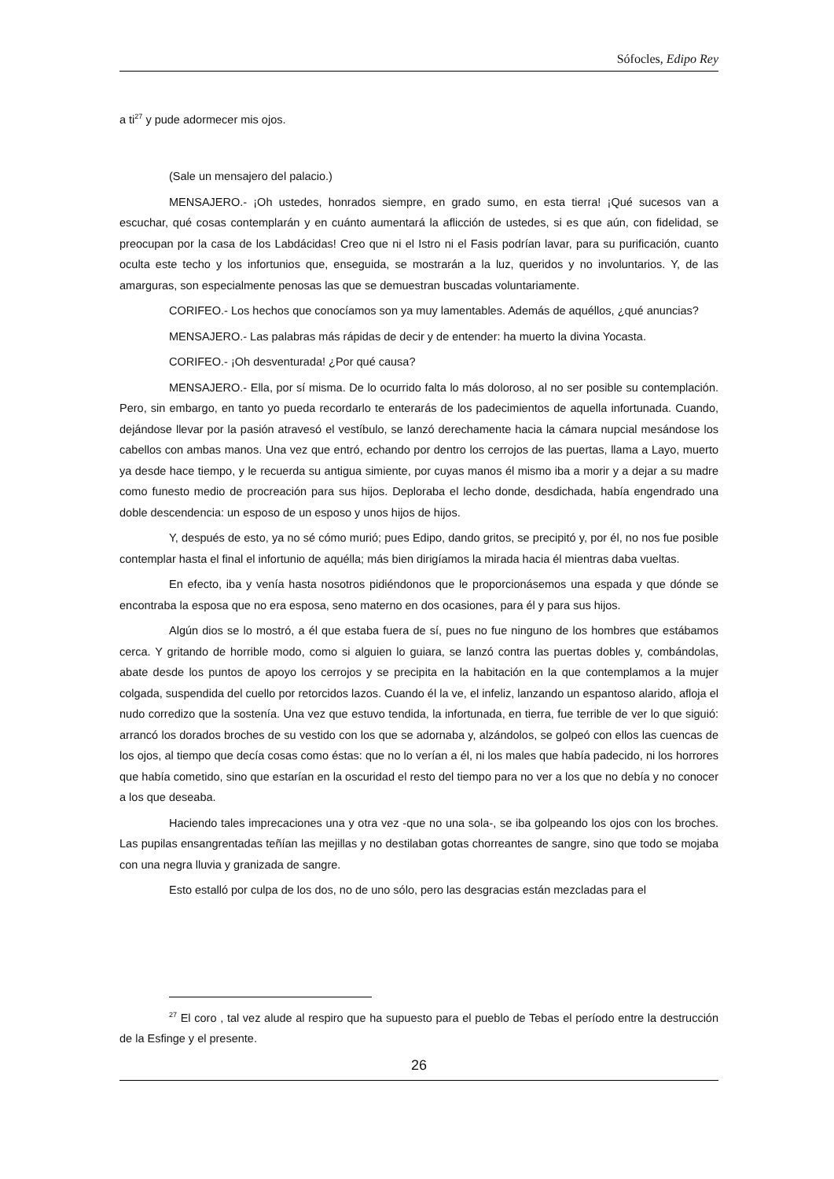Sófocles, Edipo Rey
a ti<sup>27</sup> y pude adormecer mis ojos.
(Sale un mensajero del palacio.)
MENSAJERO.- ¡Oh ustedes, honrados siempre, en grado sumo, en esta tierra! ¡Qué sucesos van a escuchar, qué cosas contemplarán y en cuánto aumentará la aflicción de ustedes, si es que aún, con fidelidad, se preocupan por la casa de los Labdácidas! Creo que ni el Istro ni el Fasis podrían lavar, para su purificación, cuanto oculta este techo y los infortunios que, enseguida, se mostrarán a la luz, queridos y no involuntarios. Y, de las amarguras, son especialmente penosas las que se demuestran buscadas voluntariamente.
CORIFEO.- Los hechos que conocíamos son ya muy lamentables. Además de aquéllos, ¿qué anuncias?
MENSAJERO.- Las palabras más rápidas de decir y de entender: ha muerto la divina Yocasta.
CORIFEO.- ¡Oh desventurada! ¿Por qué causa?
MENSAJERO.- Ella, por sí misma. De lo ocurrido falta lo más doloroso, al no ser posible su contemplación. Pero, sin embargo, en tanto yo pueda recordarlo te enterarás de los padecimientos de aquella infortunada. Cuando, dejándose llevar por la pasión atravesó el vestíbulo, se lanzó derechamente hacia la cámara nupcial mesándose los cabellos con ambas manos. Una vez que entró, echando por dentro los cerrojos de las puertas, llama a Layo, muerto ya desde hace tiempo, y le recuerda su antigua simiente, por cuyas manos él mismo iba a morir y a dejar a su madre como funesto medio de procreación para sus hijos. Deploraba el lecho donde, desdichada, había engendrado una doble descendencia: un esposo de un esposo y unos hijos de hijos.
Y, después de esto, ya no sé cómo murió; pues Edipo, dando gritos, se precipitó y, por él, no nos fue posible contemplar hasta el final el infortunio de aquélla; más bien dirigíamos la mirada hacia él mientras daba vueltas.
En efecto, iba y venía hasta nosotros pidiéndonos que le proporcionásemos una espada y que dónde se encontraba la esposa que no era esposa, seno materno en dos ocasiones, para él y para sus hijos.
Algún dios se lo mostró, a él que estaba fuera de sí, pues no fue ninguno de los hombres que estábamos cerca. Y gritando de horrible modo, como si alguien lo guiara, se lanzó contra las puertas dobles y, combándolas, abate desde los puntos de apoyo los cerrojos y se precipita en la habitación en la que contemplamos a la mujer colgada, suspendida del cuello por retorcidos lazos. Cuando él la ve, el infeliz, lanzando un espantoso alarido, afloja el nudo corredizo que la sostenía. Una vez que estuvo tendida, la infortunada, en tierra, fue terrible de ver lo que siguió: arrancó los dorados broches de su vestido con los que se adornaba y, alzándolos, se golpeó con ellos las cuencas de los ojos, al tiempo que decía cosas como éstas: que no lo verían a él, ni los males que había padecido, ni los horrores que había cometido, sino que estarían en la oscuridad el resto del tiempo para no ver a los que no debía y no conocer a los que deseaba.
Haciendo tales imprecaciones una y otra vez -que no una sola-, se iba golpeando los ojos con los broches. Las pupilas ensangrentadas teñían las mejillas y no destilaban gotas chorreantes de sangre, sino que todo se mojaba con una negra lluvia y granizada de sangre.
Esto estalló por culpa de los dos, no de uno sólo, pero las desgracias están mezcladas para el
<sup>27</sup> El coro , tal vez alude al respiro que ha supuesto para el pueblo de Tebas el período entre la destrucción de la Esfinge y el presente.
26